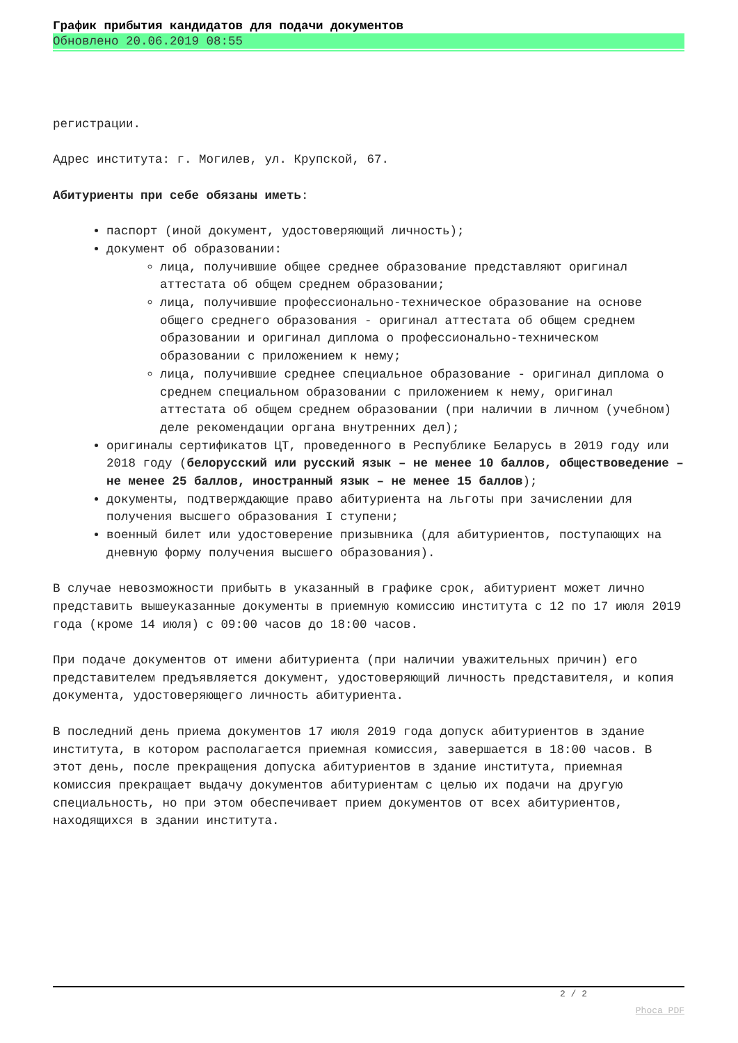График прибытия кандидатов для подачи документов
Обновлено 20.06.2019 08:55
регистрации.
Адрес института: г. Могилев, ул. Крупской, 67.
Абитуриенты при себе обязаны иметь:
паспорт (иной документ, удостоверяющий личность);
документ об образовании:
лица, получившие общее среднее образование представляют оригинал аттестата об общем среднем образовании;
лица, получившие профессионально-техническое образование на основе общего среднего образования - оригинал аттестата об общем среднем образовании и оригинал диплома о профессионально-техническом образовании с приложением к нему;
лица, получившие среднее специальное образование - оригинал диплома о среднем специальном образовании с приложением к нему, оригинал аттестата об общем среднем образовании (при наличии в личном (учебном) деле рекомендации органа внутренних дел);
оригиналы сертификатов ЦТ, проведенного в Республике Беларусь в 2019 году или 2018 году (белорусский или русский язык – не менее 10 баллов, обществоведение – не менее 25 баллов, иностранный язык – не менее 15 баллов);
документы, подтверждающие право абитуриента на льготы при зачислении для получения высшего образования I ступени;
военный билет или удостоверение призывника (для абитуриентов, поступающих на дневную форму получения высшего образования).
В случае невозможности прибыть в указанный в графике срок, абитуриент может лично представить вышеуказанные документы в приемную комиссию института с 12 по 17 июля 2019 года (кроме 14 июля) с 09:00 часов до 18:00 часов.
При подаче документов от имени абитуриента (при наличии уважительных причин) его представителем предъявляется документ, удостоверяющий личность представителя, и копия документа, удостоверяющего личность абитуриента.
В последний день приема документов 17 июля 2019 года допуск абитуриентов в здание института, в котором располагается приемная комиссия, завершается в 18:00 часов. В этот день, после прекращения допуска абитуриентов в здание института, приемная комиссия прекращает выдачу документов абитуриентам с целью их подачи на другую специальность, но при этом обеспечивает прием документов от всех абитуриентов, находящихся в здании института.
2 / 2
Phoca PDF